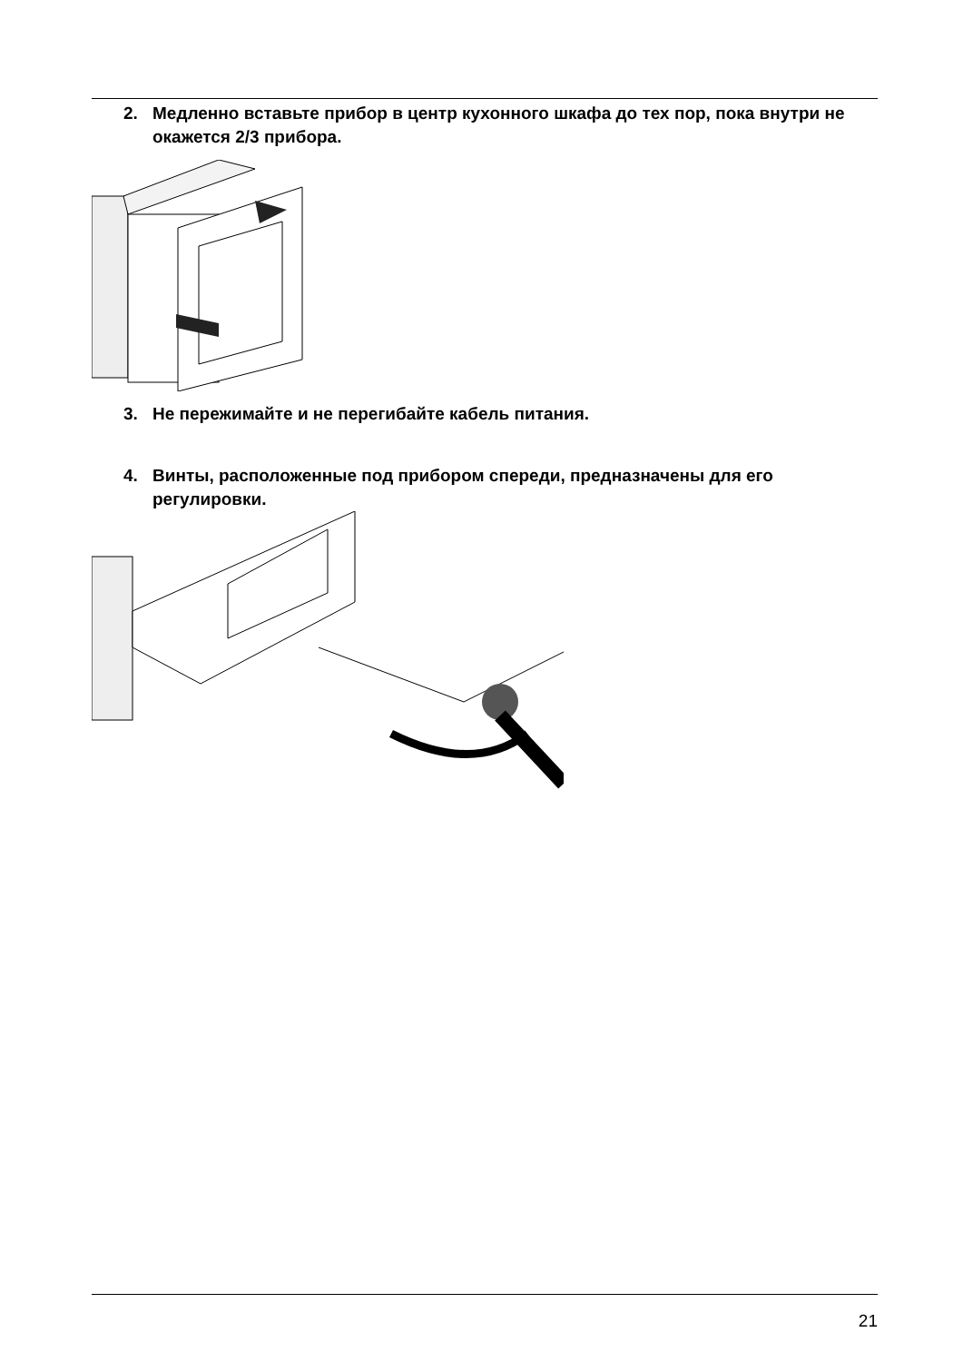2. Медленно вставьте прибор в центр кухонного шкафа до тех пор, пока внутри не окажется 2/3 прибора.
3. Не пережимайте и не перегибайте кабель питания.
4. Винты, расположенные под прибором спереди, предназначены для его регулировки.
21